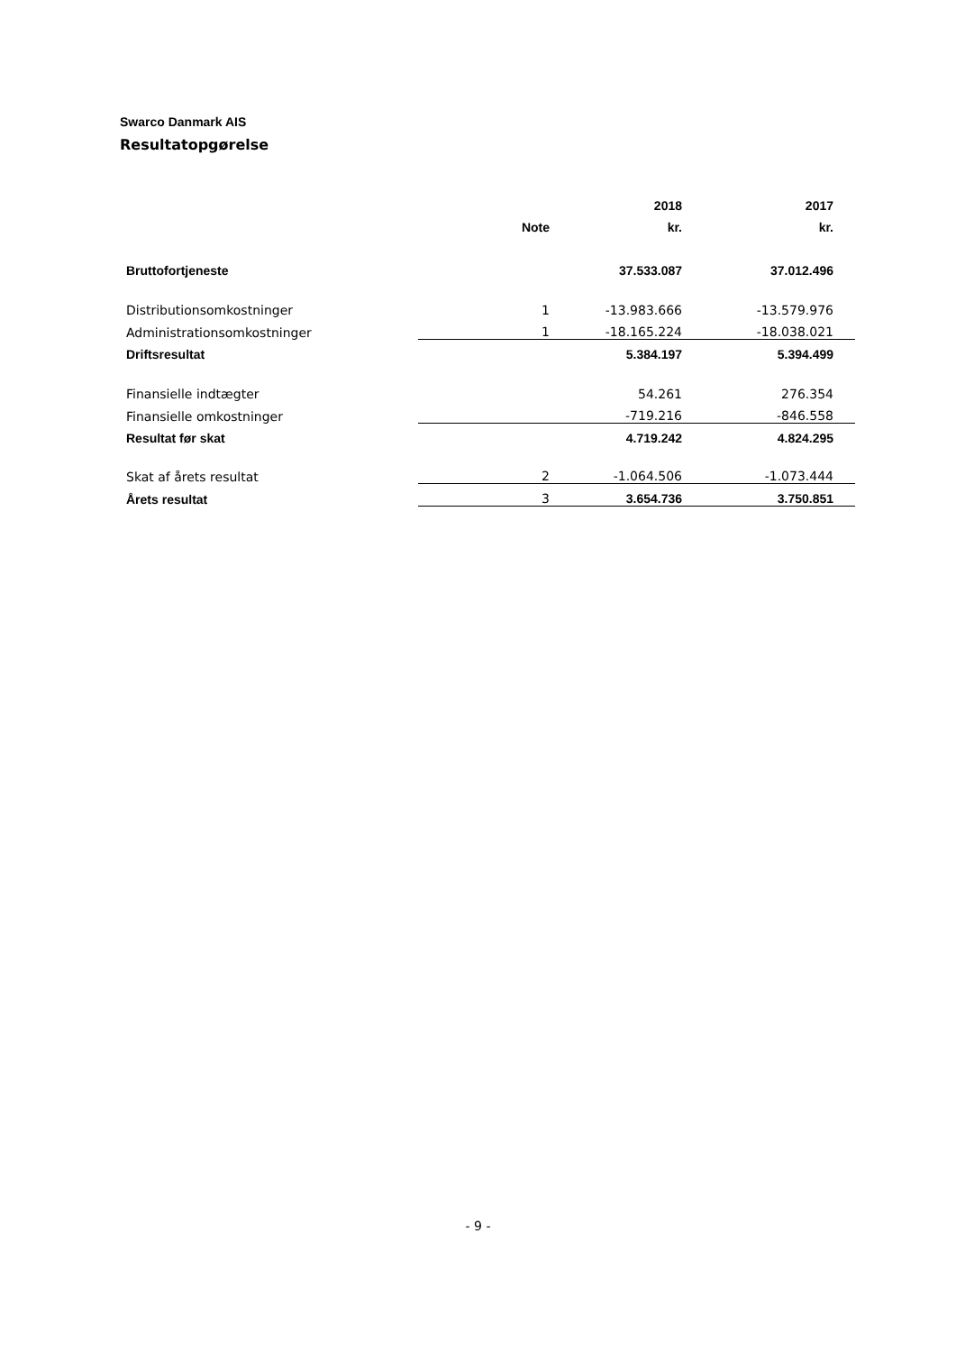Swarco Danmark AIS
Resultatopgørelse
| | | 2018 | 2017 | |
| --- | --- | --- | --- | --- |
| | Note | kr. | kr. | |
| Bruttofortjeneste | | 37.533.087 | 37.012.496 | |
| Distributionsomkostninger | 1 | -13.983.666 | -13.579.976 | |
| Administrationsomkostninger | 1 | -18.165.224 | -18.038.021 | |
| Driftsresultat | | 5.384.197 | 5.394.499 | |
| Finansielle indtægter | | 54.261 | 276.354 | |
| Finansielle omkostninger | | -719.216 | -846.558 | |
| Resultat før skat | | 4.719.242 | 4.824.295 | |
| Skat af årets resultat | 2 | -1.064.506 | -1.073.444 | |
| Årets resultat | 3 | 3.654.736 | 3.750.851 | |
- 9 -